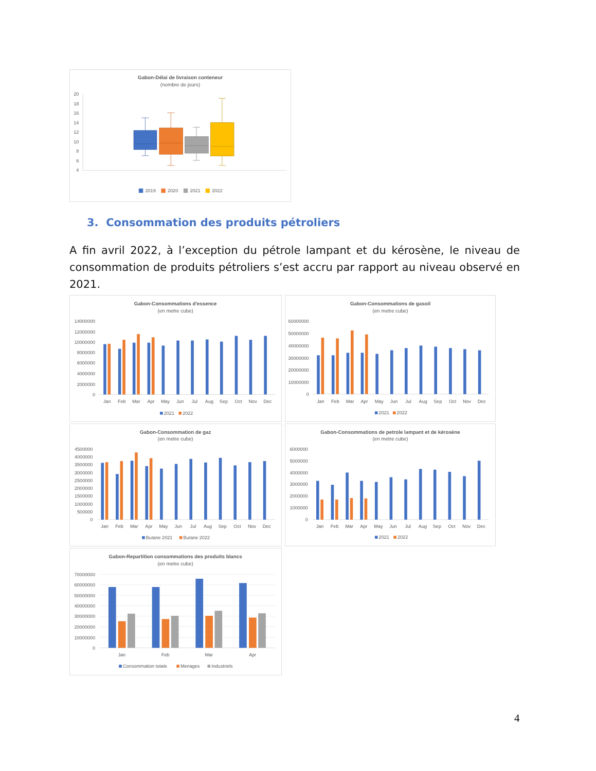Gabon-Délai de livraison conteneur
(nombre de jours)
20
18
16
14
12
10
8
6
4
2019
2020
2021
2022
3. Consommation des produits pétroliers
A fin avril 2022, à l’exception du pétrole lampant et du kérosène, le niveau de consommation de produits pétroliers s’est accru par rapport au niveau observé en 2021.
Gabon-Consommations d'essence
(en metre cube)
14000000
12000000
10000000
8000000
6000000
4000000
2000000
0
Jan
Feb
Mar
Apr
May
Jun
Jul
Aug
Sep
Oct
Nov
Dec
2021
2022
Gabon-Consommations de gasoil
(en metre cube)
60000000
50000000
40000000
30000000
20000000
10000000
0
Jan
Feb
Mar
Apr
May
Jun
Jul
Aug
Sep
Oct
Nov
Dec
2021
2022
Gabon-Consommation de gaz
(en metre cube)
4500000
4000000
3500000
3000000
2500000
2000000
1500000
1000000
500000
0
Jan
Feb
Mar
Apr
May
Jun
Jul
Aug
Sep
Oct
Nov
Dec
Butane 2021
Butane 2022
Gabon-Consommations de petrole lampant et de kérosène
(en metre cube)
6000000
5000000
4000000
3000000
2000000
1000000
0
Jan
Feb
Mar
Apr
May
Jun
Jul
Aug
Sep
Oct
Nov
Dec
2021
2022
Gabon-Repartition consommations des produits blancs
(en metre cube)
70000000
60000000
50000000
40000000
30000000
20000000
10000000
0
Jan
Feb
Mar
Apr
Consommation totale
Menages
Industriels
4